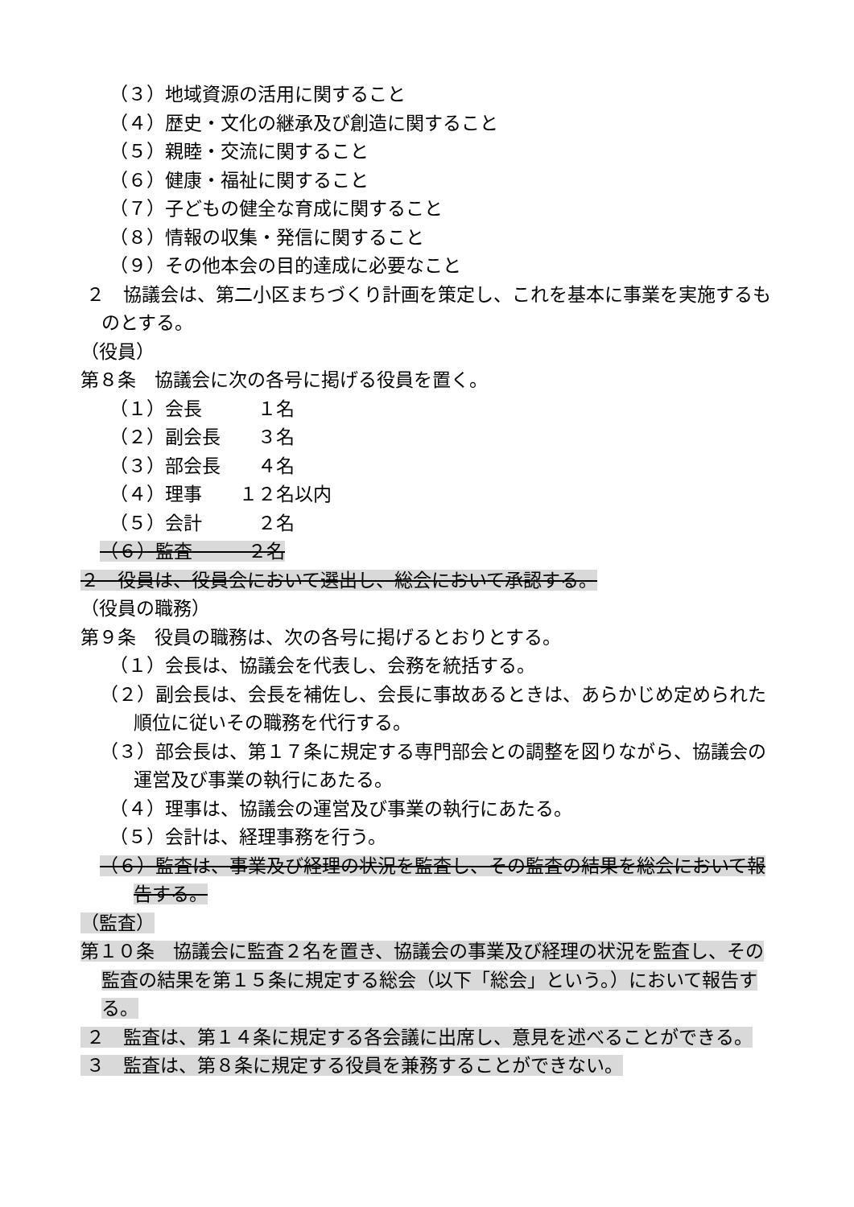（３）地域資源の活用に関すること
（４）歴史・文化の継承及び創造に関すること
（５）親睦・交流に関すること
（６）健康・福祉に関すること
（７）子どもの健全な育成に関すること
（８）情報の収集・発信に関すること
（９）その他本会の目的達成に必要なこと
２　協議会は、第二小区まちづくり計画を策定し、これを基本に事業を実施するものとする。
（役員）
第８条　協議会に次の各号に掲げる役員を置く。
（１）会長　　　１名
（２）副会長　　３名
（３）部会長　　４名
（４）理事　　１２名以内
（５）会計　　　２名
（６）監査　　　２名
２　役員は、役員会において選出し、総会において承認する。
（役員の職務）
第９条　役員の職務は、次の各号に掲げるとおりとする。
（１）会長は、協議会を代表し、会務を統括する。
（２）副会長は、会長を補佐し、会長に事故あるときは、あらかじめ定められた順位に従いその職務を代行する。
（３）部会長は、第１７条に規定する専門部会との調整を図りながら、協議会の運営及び事業の執行にあたる。
（４）理事は、協議会の運営及び事業の執行にあたる。
（５）会計は、経理事務を行う。
（６）監査は、事業及び経理の状況を監査し、その監査の結果を総会において報告する。
（監査）
第１０条　協議会に監査２名を置き、協議会の事業及び経理の状況を監査し、その監査の結果を第１５条に規定する総会（以下「総会」という。）において報告する。
２　監査は、第１４条に規定する各会議に出席し、意見を述べることができる。
３　監査は、第８条に規定する役員を兼務することができない。